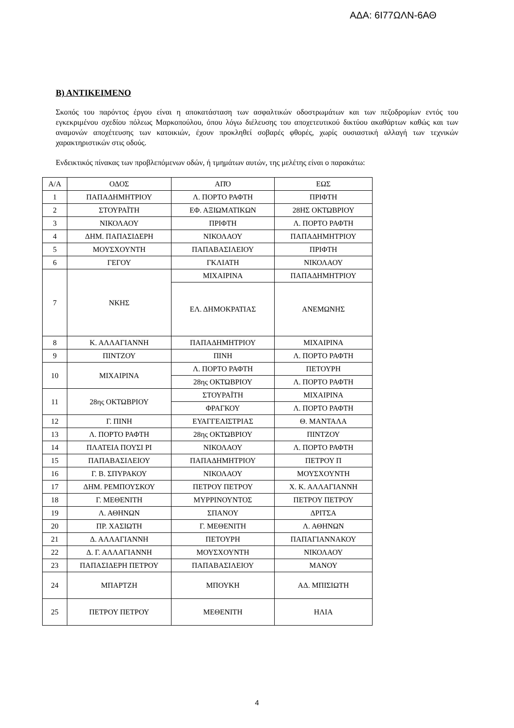ΑΔΑ: 6Ι77ΩΛΝ-6ΑΘ
Β) ΑΝΤΙΚΕΙΜΕΝΟ
Σκοπός του παρόντος έργου είναι η αποκατάσταση των ασφαλτικών οδοστρωμάτων και των πεζοδρομίων εντός του εγκεκριμένου σχεδίου πόλεως Μαρκοπούλου, όπου λόγω διέλευσης του αποχετευτικού δικτύου ακαθάρτων καθώς και των αναμονών αποχέτευσης των κατοικιών, έχουν προκληθεί σοβαρές φθορές, χωρίς ουσιαστική αλλαγή των τεχνικών χαρακτηριστικών στις οδούς.
Ενδεικτικός πίνακας των προβλεπόμενων οδών, ή τμημάτων αυτών, της μελέτης είναι ο παρακάτω:
| Α/Α | ΟΔΟΣ | ΑΠΌ | ΕΩΣ |
| 1 | ΠΑΠΑΔΗΜΗΤΡΙΟΥ | Λ. ΠΟΡΤΟ ΡΑΦΤΗ | ΠΡΙΦΤΗ |
| 2 | ΣΤΟΥΡΑΪΤΗ | ΕΦ. ΑΞΙΩΜΑΤΙΚΩΝ | 28ΗΣ ΟΚΤΩΒΡΙΟΥ |
| 3 | ΝΙΚΟΛΑΟΥ | ΠΡΙΦΤΗ | Λ. ΠΟΡΤΟ ΡΑΦΤΗ |
| 4 | ΔΗΜ. ΠΑΠΑΣΙΔΕΡΗ | ΝΙΚΟΛΑΟΥ | ΠΑΠΑΔΗΜΗΤΡΙΟΥ |
| 5 | ΜΟΥΣΧΟΥΝΤΗ | ΠΑΠΑΒΑΣΙΛΕΙΟΥ | ΠΡΙΦΤΗ |
| 6 | ΓΕΓΟΥ | ΓΚΛΙΑΤΗ | ΝΙΚΟΛΑΟΥ |
| 7 | ΝΚΗΣ | ΜΙΧΑΙΡΙΝΑ | ΠΑΠΑΔΗΜΗΤΡΙΟΥ |
| | | ΕΛ. ΔΗΜΟΚΡΑΤΙΑΣ | ΑΝΕΜΩΝΗΣ |
| 8 | Κ. ΑΛΛΑΓΙΑΝΝΗ | ΠΑΠΑΔΗΜΗΤΡΙΟΥ | ΜΙΧΑΙΡΙΝΑ |
| 9 | ΠΙΝΤΖΟΥ | ΠΙΝΗ | Λ. ΠΟΡΤΟ ΡΑΦΤΗ |
| 10 | ΜΙΧΑΙΡΙΝΑ | Λ. ΠΟΡΤΟ ΡΑΦΤΗ | ΠΕΤΟΥΡΗ |
| | | 28ης ΟΚΤΩΒΡΙΟΥ | Λ. ΠΟΡΤΟ ΡΑΦΤΗ |
| 11 | 28ης ΟΚΤΩΒΡΙΟΥ | ΣΤΟΥΡΑΪΤΗ | ΜΙΧΑΙΡΙΝΑ |
| | | ΦΡΑΓΚΟΥ | Λ. ΠΟΡΤΟ ΡΑΦΤΗ |
| 12 | Γ. ΠΙΝΗ | ΕΥΑΓΓΕΛΙΣΤΡΙΑΣ | Θ. ΜΑΝΤΑΛΑ |
| 13 | Λ. ΠΟΡΤΟ ΡΑΦΤΗ | 28ης ΟΚΤΩΒΡΙΟΥ | ΠΙΝΤΖΟΥ |
| 14 | ΠΛΑΤΕΙΑ ΠΟΥΣΙ ΡΙ | ΝΙΚΟΛΑΟΥ | Λ. ΠΟΡΤΟ ΡΑΦΤΗ |
| 15 | ΠΑΠΑΒΑΣΙΛΕΙΟΥ | ΠΑΠΑΔΗΜΗΤΡΙΟΥ | ΠΕΤΡΟΥ Π |
| 16 | Γ. Β. ΣΠΥΡΑΚΟΥ | ΝΙΚΟΛΑΟΥ | ΜΟΥΣΧΟΥΝΤΗ |
| 17 | ΔΗΜ. ΡΕΜΠΟΥΣΚΟΥ | ΠΕΤΡΟΥ ΠΕΤΡΟΥ | Χ. Κ. ΑΛΛΑΓΙΑΝΝΗ |
| 18 | Γ. ΜΕΘΕΝΙΤΗ | ΜΥΡΡΙΝΟΥΝΤΟΣ | ΠΕΤΡΟΥ ΠΕΤΡΟΥ |
| 19 | Λ. ΑΘΗΝΩΝ | ΣΠΑΝΟΥ | ΔΡΙΤΣΑ |
| 20 | ΠΡ. ΧΑΣΙΩΤΗ | Γ. ΜΕΘΕΝΙΤΗ | Λ. ΑΘΗΝΩΝ |
| 21 | Δ. ΑΛΛΑΓΙΑΝΝΗ | ΠΕΤΟΥΡΗ | ΠΑΠΑΓΙΑΝΝΑΚΟΥ |
| 22 | Δ. Γ. ΑΛΛΑΓΙΑΝΝΗ | ΜΟΥΣΧΟΥΝΤΗ | ΝΙΚΟΛΑΟΥ |
| 23 | ΠΑΠΑΣΙΔΕΡΗ ΠΕΤΡΟΥ | ΠΑΠΑΒΑΣΙΛΕΙΟΥ | ΜΑΝΟΥ |
| 24 | ΜΠΑΡΤΖΗ | ΜΠΟΥΚΗ | ΑΔ. ΜΠΙΣΙΩΤΗ |
| 25 | ΠΕΤΡΟΥ ΠΕΤΡΟΥ | ΜΕΘΕΝΙΤΗ | ΗΛΙΑ |
4